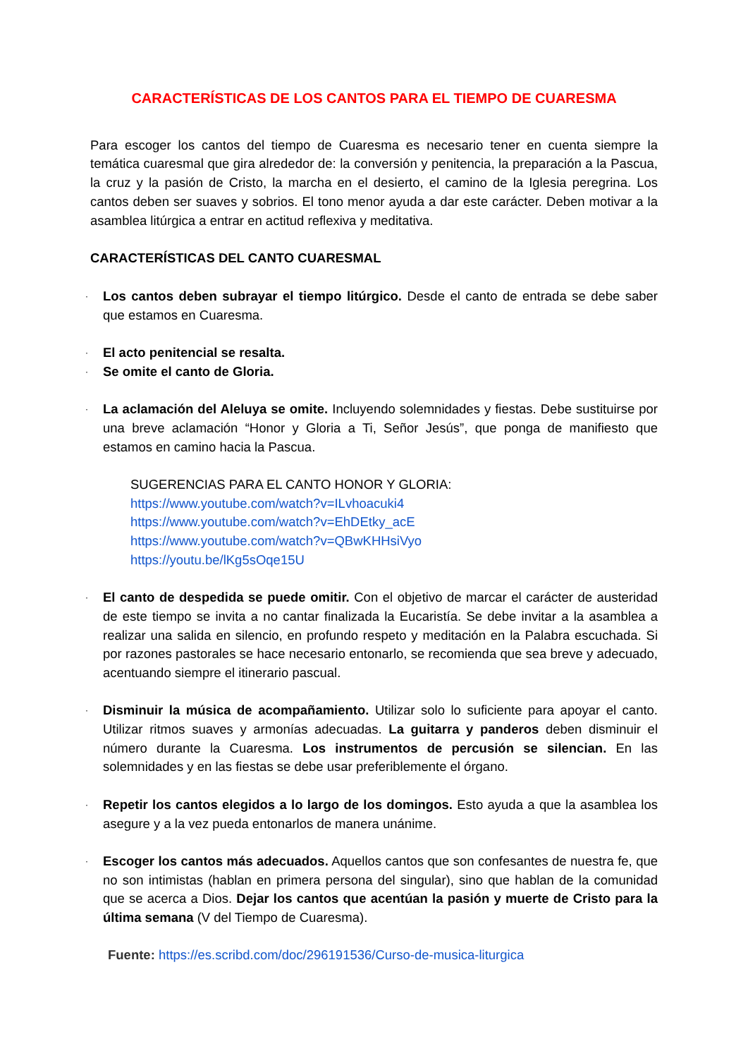CARACTERÍSTICAS DE LOS CANTOS PARA EL TIEMPO DE CUARESMA
Para escoger los cantos del tiempo de Cuaresma es necesario tener en cuenta siempre la temática cuaresmal que gira alrededor de: la conversión y penitencia, la preparación a la Pascua, la cruz y la pasión de Cristo, la marcha en el desierto, el camino de la Iglesia peregrina. Los cantos deben ser suaves y sobrios. El tono menor ayuda a dar este carácter. Deben motivar a la asamblea litúrgica a entrar en actitud reflexiva y meditativa.
CARACTERÍSTICAS DEL CANTO CUARESMAL
· Los cantos deben subrayar el tiempo litúrgico. Desde el canto de entrada se debe saber que estamos en Cuaresma.
· El acto penitencial se resalta.
· Se omite el canto de Gloria.
· La aclamación del Aleluya se omite. Incluyendo solemnidades y fiestas. Debe sustituirse por una breve aclamación “Honor y Gloria a Ti, Señor Jesús”, que ponga de manifiesto que estamos en camino hacia la Pascua.
SUGERENCIAS PARA EL CANTO HONOR Y GLORIA:
https://www.youtube.com/watch?v=ILvhoacuki4
https://www.youtube.com/watch?v=EhDEtky_acE
https://www.youtube.com/watch?v=QBwKHHsiVyo
https://youtu.be/lKg5sOqe15U
· El canto de despedida se puede omitir. Con el objetivo de marcar el carácter de austeridad de este tiempo se invita a no cantar finalizada la Eucaristía. Se debe invitar a la asamblea a realizar una salida en silencio, en profundo respeto y meditación en la Palabra escuchada. Si por razones pastorales se hace necesario entonarlo, se recomienda que sea breve y adecuado, acentuando siempre el itinerario pascual.
· Disminuir la música de acompañamiento. Utilizar solo lo suficiente para apoyar el canto. Utilizar ritmos suaves y armonías adecuadas. La guitarra y panderos deben disminuir el número durante la Cuaresma. Los instrumentos de percusión se silencian. En las solemnidades y en las fiestas se debe usar preferiblemente el órgano.
· Repetir los cantos elegidos a lo largo de los domingos. Esto ayuda a que la asamblea los asegure y a la vez pueda entonarlos de manera unánime.
· Escoger los cantos más adecuados. Aquellos cantos que son confesantes de nuestra fe, que no son intimistas (hablan en primera persona del singular), sino que hablan de la comunidad que se acerca a Dios. Dejar los cantos que acentúan la pasión y muerte de Cristo para la última semana (V del Tiempo de Cuaresma).
Fuente: https://es.scribd.com/doc/296191536/Curso-de-musica-liturgica